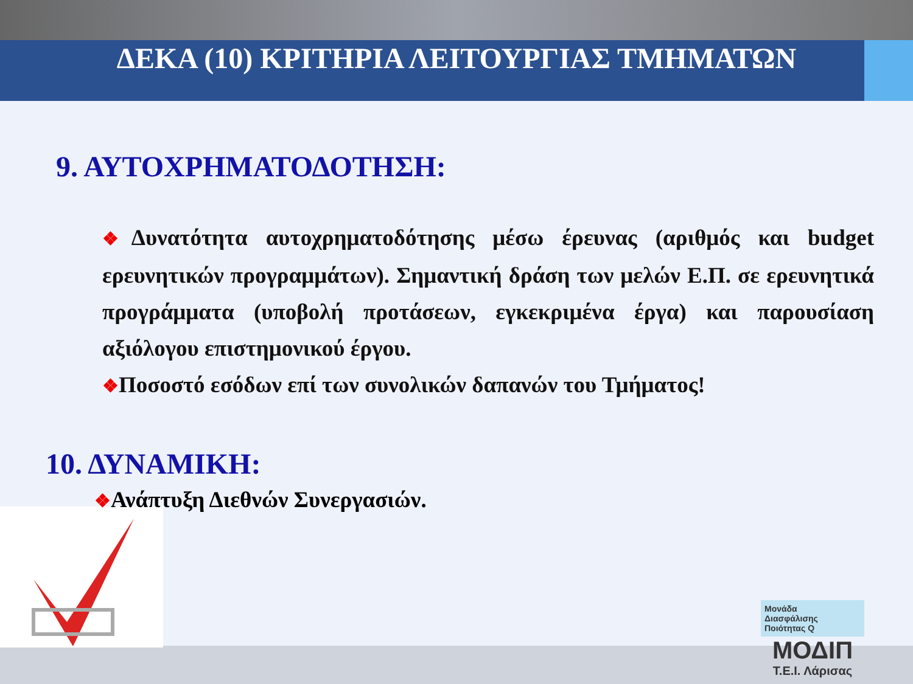ΔΕΚΑ (10) ΚΡΙΤΗΡΙΑ ΛΕΙΤΟΥΡΓΙΑΣ ΤΜΗΜΑΤΩΝ
9. ΑΥΤΟΧΡΗΜΑΤΟΔΟΤΗΣΗ:
❖Δυνατότητα αυτοχρηματοδότησης μέσω έρευνας (αριθμός και budget ερευνητικών προγραμμάτων). Σημαντική δράση των μελών Ε.Π. σε ερευνητικά προγράμματα (υποβολή προτάσεων, εγκεκριμένα έργα) και παρουσίαση αξιόλογου επιστημονικού έργου.
❖Ποσοστό εσόδων επί των συνολικών δαπανών του Τμήματος!
10. ΔΥΝΑΜΙΚΗ:
❖Ανάπτυξη Διεθνών Συνεργασιών.
Μονάδα
Διασφάλισης
Ποιότητας Q
ΜΟΔΙΠ
Τ.Ε.Ι. Λάρισας